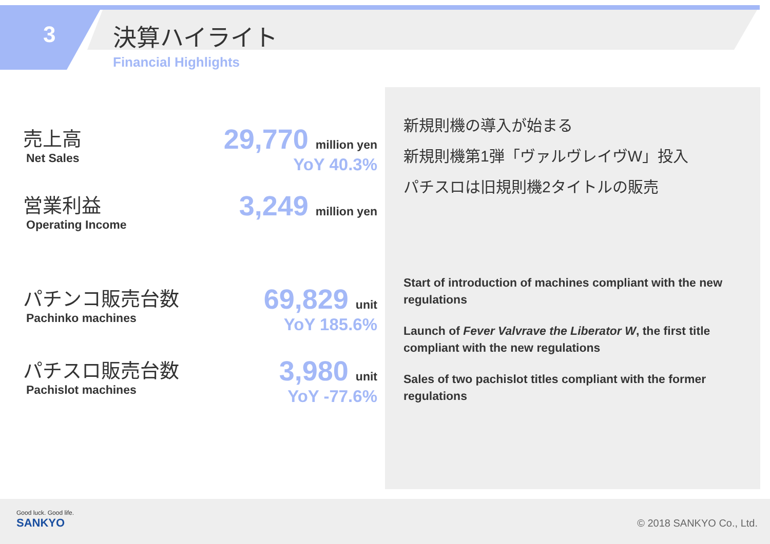3 決算ハイライト
Financial Highlights
売上高
Net Sales
29,770 million yen
YoY 40.3%
営業利益
Operating Income
3,249 million yen
パチンコ販売台数
Pachinko machines
69,829 unit
YoY 185.6%
パチスロ販売台数
Pachislot machines
3,980 unit
YoY -77.6%
新規則機の導入が始まる
新規則機第1弾「ヴァルヴレイヴW」投入
パチスロは旧規則機2タイトルの販売
Start of introduction of machines compliant with the new regulations
Launch of Fever Valvrave the Liberator W, the first title compliant with the new regulations
Sales of two pachislot titles compliant with the former regulations
Good luck. Good life.
SANKYO
© 2018 SANKYO Co., Ltd.